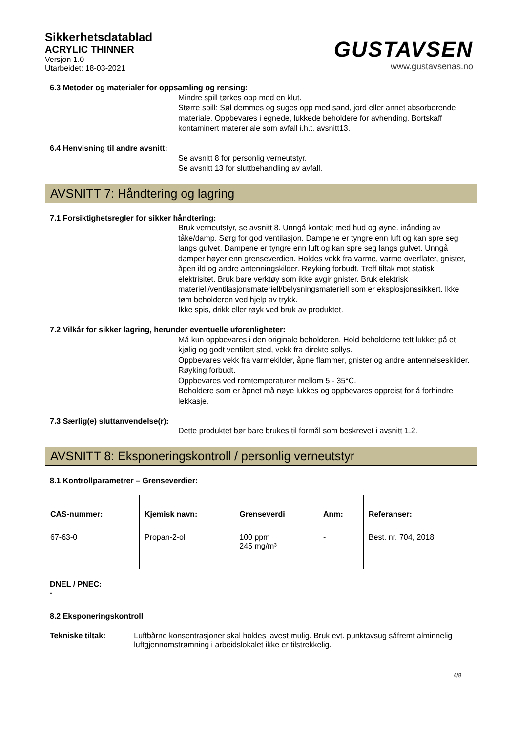Sikkerhetsdatablad
ACRYLIC THINNER
Versjon 1.0
Utarbeidet: 18-03-2021
GUSTAVSEN
www.gustavsenas.no
6.3 Metoder og materialer for oppsamling og rensing:
Mindre spill tørkes opp med en klut.
Større spill: Søl demmes og suges opp med sand, jord eller annet absorberende materiale. Oppbevares i egnede, lukkede beholdere for avhending. Bortskaff kontaminert matereriale som avfall i.h.t. avsnitt13.
6.4 Henvisning til andre avsnitt:
Se avsnitt 8 for personlig verneutstyr.
Se avsnitt 13 for sluttbehandling av avfall.
AVSNITT 7: Håndtering og lagring
7.1 Forsiktighetsregler for sikker håndtering:
Bruk verneutstyr, se avsnitt 8. Unngå kontakt med hud og øyne. inånding av tåke/damp. Sørg for god ventilasjon. Dampene er tyngre enn luft og kan spre seg langs gulvet. Dampene er tyngre enn luft og kan spre seg langs gulvet. Unngå damper høyer enn grenseverdien. Holdes vekk fra varme, varme overflater, gnister, åpen ild og andre antenningskilder. Røyking forbudt. Treff tiltak mot statisk elektrisitet. Bruk bare verktøy som ikke avgir gnister. Bruk elektrisk materiell/ventilasjonsmateriell/belysningsmateriell som er eksplosjonssikkert. Ikke tøm beholderen ved hjelp av trykk.
Ikke spis, drikk eller røyk ved bruk av produktet.
7.2 Vilkår for sikker lagring, herunder eventuelle uforenligheter:
Må kun oppbevares i den originale beholderen. Hold beholderne tett lukket på et kjølig og godt ventilert sted, vekk fra direkte sollys.
Oppbevares vekk fra varmekilder, åpne flammer, gnister og andre antennelseskilder. Røyking forbudt.
Oppbevares ved romtemperaturer mellom 5 - 35°C.
Beholdere som er åpnet må nøye lukkes og oppbevares oppreist for å forhindre lekkasje.
7.3 Særlig(e) sluttanvendelse(r):
Dette produktet bør bare brukes til formål som beskrevet i avsnitt 1.2.
AVSNITT 8: Eksponeringskontroll / personlig verneutstyr
8.1 Kontrollparametrer – Grenseverdier:
| CAS-nummer: | Kjemisk navn: | Grenseverdi | Anm: | Referanser: |
| --- | --- | --- | --- | --- |
| 67-63-0 | Propan-2-ol | 100 ppm 245 mg/m³ | - | Best. nr. 704, 2018 |
DNEL / PNEC:
-
8.2 Eksponeringskontroll
Tekniske tiltak: Luftbårne konsentrasjoner skal holdes lavest mulig. Bruk evt. punktavsug såfremt alminnelig luftgjennomstrømning i arbeidslokalet ikke er tilstrekkelig.
4/8